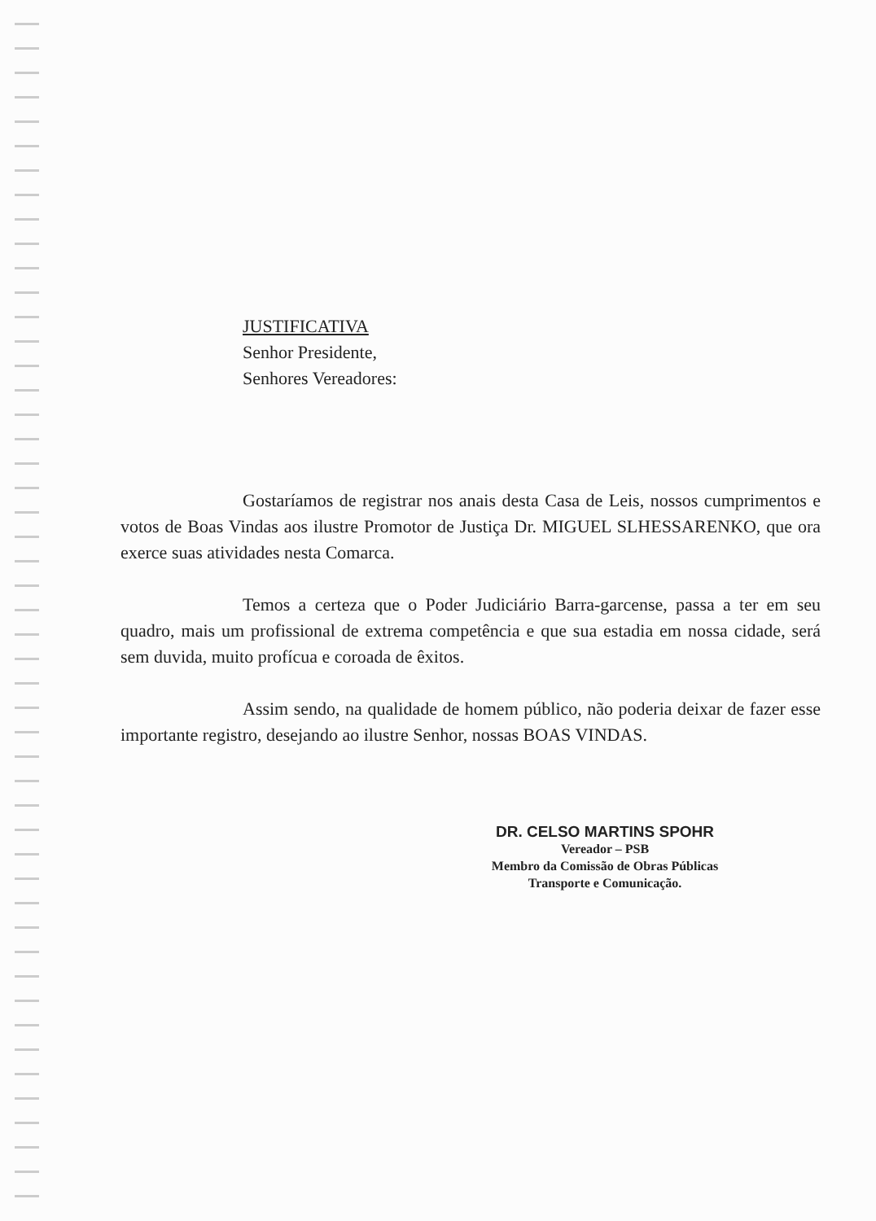JUSTIFICATIVA
Senhor Presidente,
Senhores Vereadores:
Gostaríamos de registrar nos anais desta Casa de Leis, nossos cumprimentos e votos de Boas Vindas aos ilustre Promotor de Justiça Dr. MIGUEL SLHESSARENKO, que ora exerce suas atividades nesta Comarca.
Temos a certeza que o Poder Judiciário Barra-garcense, passa a ter em seu quadro, mais um profissional de extrema competência e que sua estadia em nossa cidade, será sem duvida, muito profícua e coroada de êxitos.
Assim sendo, na qualidade de homem público, não poderia deixar de fazer esse importante registro, desejando ao ilustre Senhor, nossas BOAS VINDAS.
DR. CELSO MARTINS SPOHR
Vereador – PSB
Membro da Comissão de Obras Públicas
Transporte e Comunicação.